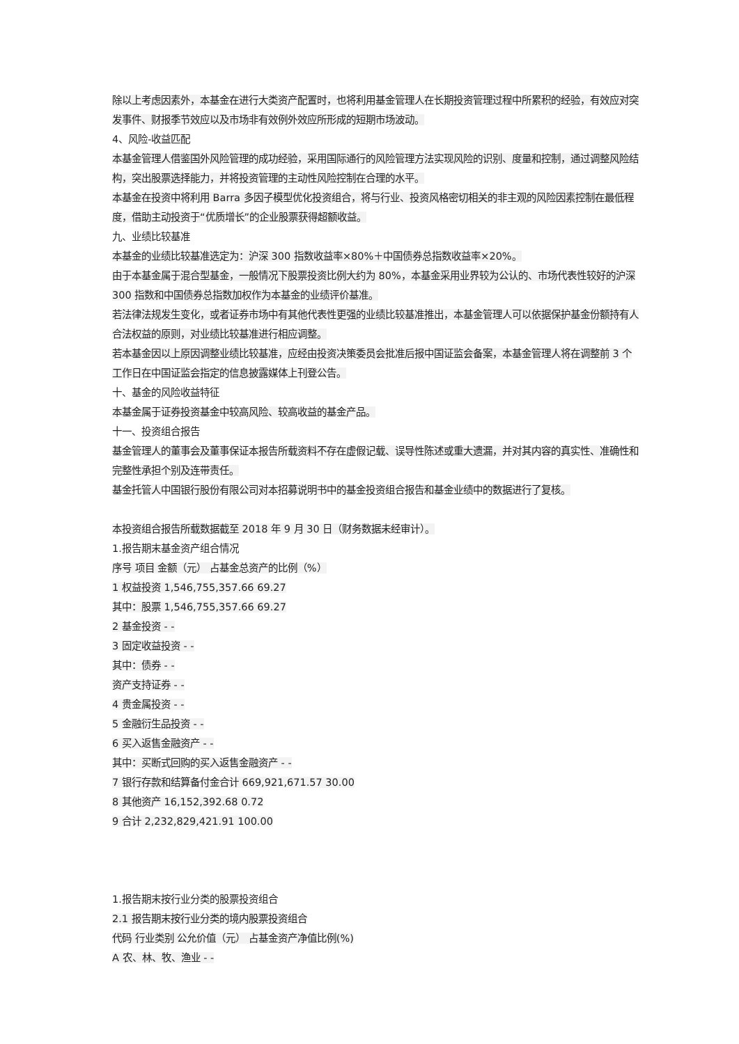除以上考虑因素外，本基金在进行大类资产配置时，也将利用基金管理人在长期投资管理过程中所累积的经验，有效应对突发事件、财报季节效应以及市场非有效例外效应所形成的短期市场波动。
4、风险-收益匹配
本基金管理人借鉴国外风险管理的成功经验，采用国际通行的风险管理方法实现风险的识别、度量和控制，通过调整风险结构，突出股票选择能力，并将投资管理的主动性风险控制在合理的水平。
本基金在投资中将利用 Barra 多因子模型优化投资组合，将与行业、投资风格密切相关的非主观的风险因素控制在最低程度，借助主动投资于“优质增长”的企业股票获得超额收益。
九、业绩比较基准
本基金的业绩比较基准选定为：沪深 300 指数收益率×80%＋中国债券总指数收益率×20%。
由于本基金属于混合型基金，一般情况下股票投资比例大约为 80%，本基金采用业界较为公认的、市场代表性较好的沪深 300 指数和中国债券总指数加权作为本基金的业绩评价基准。
若法律法规发生变化，或者证券市场中有其他代表性更强的业绩比较基准推出，本基金管理人可以依据保护基金份额持有人合法权益的原则，对业绩比较基准进行相应调整。
若本基金因以上原因调整业绩比较基准，应经由投资决策委员会批准后报中国证监会备案，本基金管理人将在调整前 3 个工作日在中国证监会指定的信息披露媒体上刊登公告。
十、基金的风险收益特征
本基金属于证券投资基金中较高风险、较高收益的基金产品。
十一、投资组合报告
基金管理人的董事会及董事保证本报告所载资料不存在虚假记载、误导性陈述或重大遗漏，并对其内容的真实性、准确性和完整性承担个别及连带责任。
基金托管人中国银行股份有限公司对本招募说明书中的基金投资组合报告和基金业绩中的数据进行了复核。
本投资组合报告所载数据截至 2018 年 9 月 30 日（财务数据未经审计）。
1.报告期末基金资产组合情况
序号 项目 金额（元） 占基金总资产的比例（%）
1 权益投资 1,546,755,357.66 69.27
其中：股票 1,546,755,357.66 69.27
2 基金投资 - -
3 固定收益投资 - -
其中：债券 - -
资产支持证券 - -
4 贵金属投资 - -
5 金融衍生品投资 - -
6 买入返售金融资产 - -
其中：买断式回购的买入返售金融资产 - -
7 银行存款和结算备付金合计 669,921,671.57 30.00
8 其他资产 16,152,392.68 0.72
9 合计 2,232,829,421.91 100.00
1.报告期末按行业分类的股票投资组合
2.1 报告期末按行业分类的境内股票投资组合
代码 行业类别 公允价值（元） 占基金资产净值比例(%)
A 农、林、牧、渔业 - -